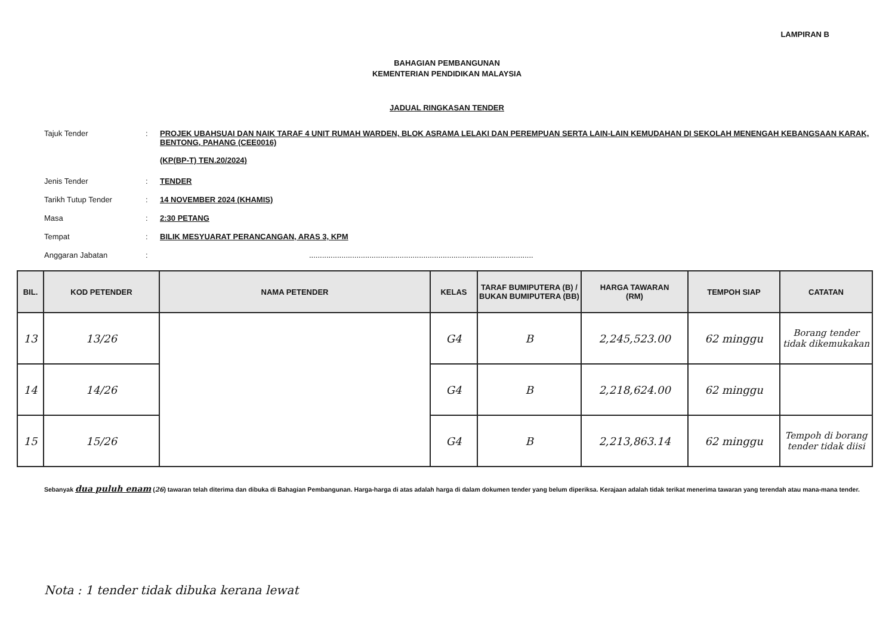LAMPIRAN B
BAHAGIAN PEMBANGUNAN
KEMENTERIAN PENDIDIKAN MALAYSIA
JADUAL RINGKASAN TENDER
Tajuk Tender : PROJEK UBAHSUAI DAN NAIK TARAF 4 UNIT RUMAH WARDEN, BLOK ASRAMA LELAKI DAN PEREMPUAN SERTA LAIN-LAIN KEMUDAHAN DI SEKOLAH MENENGAH KEBANGSAAN KARAK, BENTONG, PAHANG (CEE0016)
(KP(BP-T) TEN.20/2024)
Jenis Tender : TENDER
Tarikh Tutup Tender : 14 NOVEMBER 2024 (KHAMIS)
Masa : 2:30 PETANG
Tempat : BILIK MESYUARAT PERANCANGAN, ARAS 3, KPM
Anggaran Jabatan : ........................................................................................................
| BIL. | KOD PETENDER | NAMA PETENDER | KELAS | TARAF BUMIPUTERA (B) / BUKAN BUMIPUTERA (BB) | HARGA TAWARAN (RM) | TEMPOH SIAP | CATATAN |
| --- | --- | --- | --- | --- | --- | --- | --- |
| 13 | 13/26 | | G4 | B | 2,245,523.00 | 62 minggu | Borang tender tidak dikemukakan |
| 14 | 14/26 | | G4 | B | 2,218,624.00 | 62 minggu | |
| 15 | 15/26 | | G4 | B | 2,213,863.14 | 62 minggu | Tempoh di borang tender tidak diisi |
Sebanyak dua puluh enam (26) tawaran telah diterima dan dibuka di Bahagian Pembangunan. Harga-harga di atas adalah harga di dalam dokumen tender yang belum diperiksa. Kerajaan adalah tidak terikat menerima tawaran yang terendah atau mana-mana tender.
Nota : 1 tender tidak dibuka kerana lewat